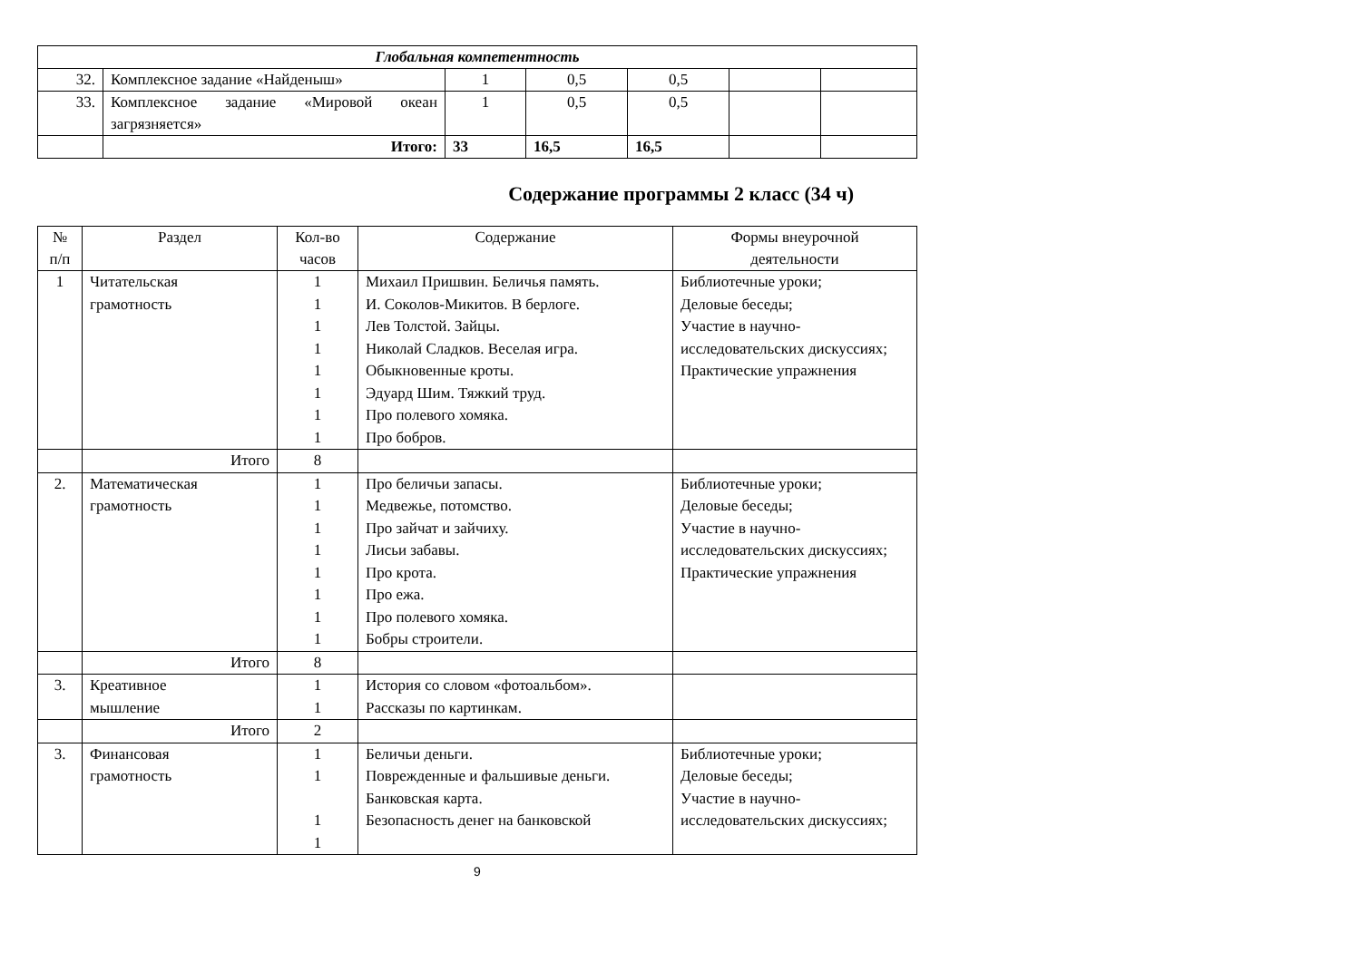| Глобальная компетентность | | | | | | |
| 32. | Комплексное задание «Найденыш» | 1 | 0,5 | 0,5 | | |
| 33. | Комплексное задание «Мировой океан загрязняется» | 1 | 0,5 | 0,5 | | |
| | Итого: | 33 | 16,5 | 16,5 | | |
Содержание программы 2 класс (34 ч)
| № п/п | Раздел | Кол-во часов | Содержание | Формы внеурочной деятельности |
| --- | --- | --- | --- | --- |
| 1 | Читательская грамотность | 1 1 1 1 1 1 1 1 | Михаил Пришвин. Беличья память. И. Соколов-Микитов. В берлоге. Лев Толстой. Зайцы. Николай Сладков. Веселая игра. Обыкновенные кроты. Эдуард Шим. Тяжкий труд. Про полевого хомяка. Про бобров. | Библиотечные уроки; Деловые беседы; Участие в научно-исследовательских дискуссиях; Практические упражнения |
| | Итого | 8 | | |
| 2. | Математическая грамотность | 1 1 1 1 1 1 1 1 | Про беличьи запасы. Медвежье, потомство. Про зайчат и зайчиху. Лисьи забавы. Про крота. Про ежа. Про полевого хомяка. Бобры строители. | Библиотечные уроки; Деловые беседы; Участие в научно-исследовательских дискуссиях; Практические упражнения |
| | Итого | 8 | | |
| 3. | Креативное мышление | 1 1 | История со словом «фотоальбом». Рассказы по картинкам. | |
| | Итого | 2 | | |
| 3. | Финансовая грамотность | 1 1 1 1 | Беличьи деньги. Поврежденные и фальшивые деньги. Банковская карта. Безопасность денег на банковской | Библиотечные уроки; Деловые беседы; Участие в научно-исследовательских дискуссиях; |
9